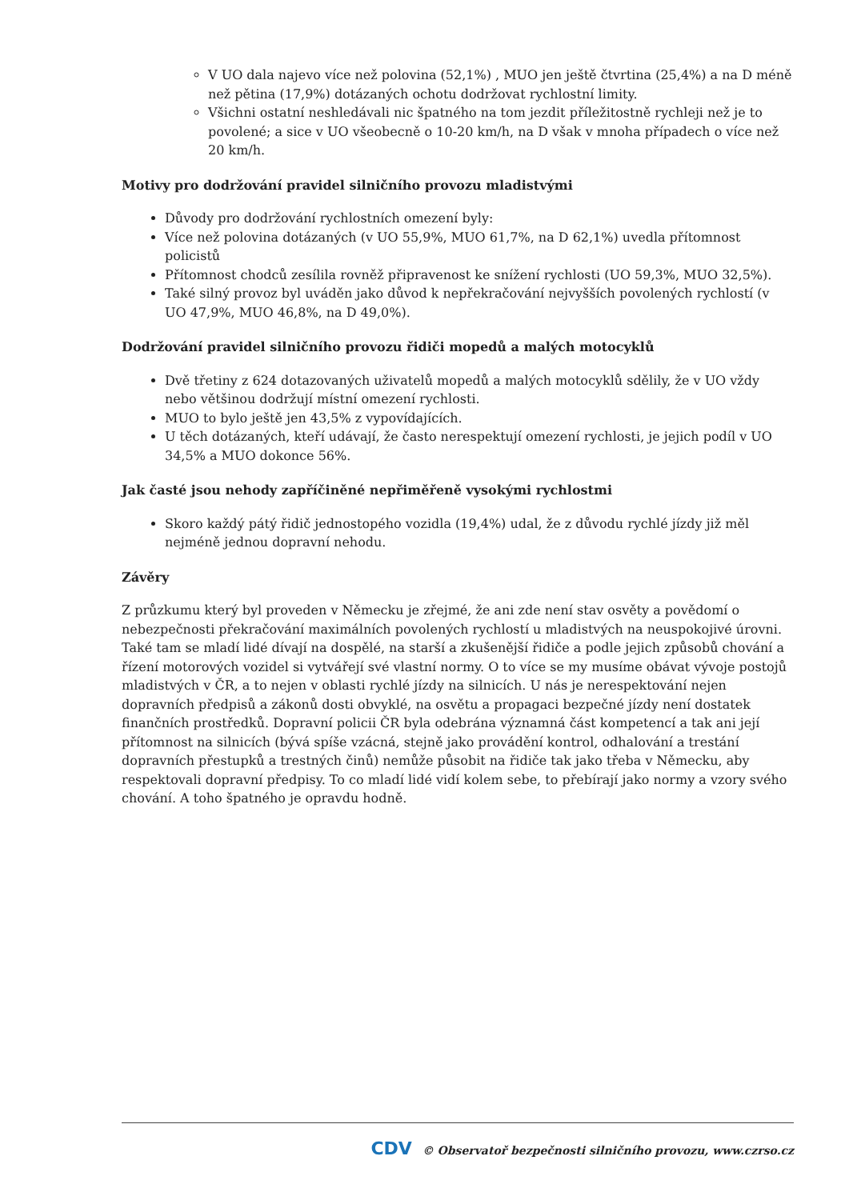V UO dala najevo více než polovina (52,1%) , MUO jen ještě čtvrtina (25,4%) a na D méně než pětina (17,9%) dotázaných ochotu dodržovat rychlostní limity.
Všichni ostatní neshledávali nic špatného na tom jezdit příležitostně rychleji než je to povolené; a sice v UO všeobecně o 10-20 km/h, na D však v mnoha případech o více než 20 km/h.
Motivy pro dodržování pravidel silničního provozu mladistvými
Důvody pro dodržování rychlostních omezení byly:
Více než polovina dotázaných (v UO 55,9%, MUO 61,7%, na D 62,1%) uvedla přítomnost policistů
Přítomnost chodců zesílila rovněž připravenost ke snížení rychlosti (UO 59,3%, MUO 32,5%).
Také silný provoz byl uváděn jako důvod k nepřekračování nejvyšších povolených rychlostí (v UO 47,9%, MUO 46,8%, na D 49,0%).
Dodržování pravidel silničního provozu řidiči mopedů a malých motocyklů
Dvě třetiny z 624 dotazovaných uživatelů mopedů a malých motocyklů sdělily, že v UO vždy nebo většinou dodržují místní omezení rychlosti.
MUO to bylo ještě jen 43,5% z vypovídajících.
U těch dotázaných, kteří udávají, že často nerespektují omezení rychlosti, je jejich podíl v UO 34,5% a MUO dokonce 56%.
Jak časté jsou nehody zapříčiněné nepřiměřeně vysokými rychlostmi
Skoro každý pátý řidič jednostopého vozidla (19,4%) udal, že z důvodu rychlé jízdy již měl nejméně jednou dopravní nehodu.
Závěry
Z průzkumu který byl proveden v Německu je zřejmé, že ani zde není stav osvěty a povědomí o nebezpečnosti překračování maximálních povolených rychlostí u mladistvých na neuspokojivé úrovni. Také tam se mladí lidé dívají na dospělé, na starší a zkušenější řidiče a podle jejich způsobů chování a řízení motorových vozidel si vytvářejí své vlastní normy. O to více se my musíme obávat vývoje postojů mladistvých v ČR, a to nejen v oblasti rychlé jízdy na silnicích. U nás je nerespektování nejen dopravních předpisů a zákonů dosti obvyklé, na osvětu a propagaci bezpečné jízdy není dostatek finančních prostředků. Dopravní policii ČR byla odebrána významná část kompetencí a tak ani její přítomnost na silnicích (bývá spíše vzácná, stejně jako provádění kontrol, odhalování a trestání dopravních přestupků a trestných činů) nemůže působit na řidiče tak jako třeba v Německu, aby respektovali dopravní předpisy. To co mladí lidé vidí kolem sebe, to přebírají jako normy a vzory svého chování. A toho špatného je opravdu hodně.
CDV © Observatoř bezpečnosti silničního provozu, www.czrso.cz